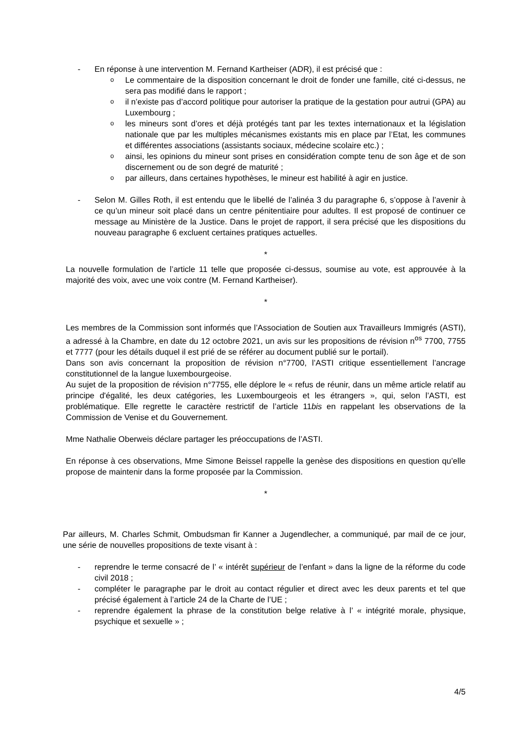- En réponse à une intervention M. Fernand Kartheiser (ADR), il est précisé que :
o Le commentaire de la disposition concernant le droit de fonder une famille, cité ci-dessus, ne sera pas modifié dans le rapport ;
oil n’existe pas d’accord politique pour autoriser la pratique de la gestation pour autrui (GPA) au Luxembourg ;
oles mineurs sont d’ores et déjà protégés tant par les textes internationaux et la législation nationale que par les multiples mécanismes existants mis en place par l’Etat, les communes et différentes associations (assistants sociaux, médecine scolaire etc.) ;
oainsi, les opinions du mineur sont prises en considération compte tenu de son âge et de son discernement ou de son degré de maturité ;
opar ailleurs, dans certaines hypothèses, le mineur est habilité à agir en justice.
- Selon M. Gilles Roth, il est entendu que le libellé de l’alinéa 3 du paragraphe 6, s’oppose à l’avenir à ce qu’un mineur soit placé dans un centre pénitentiaire pour adultes. Il est proposé de continuer ce message au Ministère de la Justice. Dans le projet de rapport, il sera précisé que les dispositions du nouveau paragraphe 6 excluent certaines pratiques actuelles.
*
La nouvelle formulation de l’article 11 telle que proposée ci-dessus, soumise au vote, est approuvée à la majorité des voix, avec une voix contre (M. Fernand Kartheiser).
*
Les membres de la Commission sont informés que l’Association de Soutien aux Travailleurs Immigrés (ASTI), a adressé à la Chambre, en date du 12 octobre 2021, un avis sur les propositions de révision n<sup>os</sup> 7700, 7755 et 7777 (pour les détails duquel il est prié de se référer au document publié sur le portail).
Dans son avis concernant la proposition de révision n°7700, l’ASTI critique essentiellement l’ancrage constitutionnel de la langue luxembourgeoise.
Au sujet de la proposition de révision n°7755, elle déplore le « refus de réunir, dans un même article relatif au principe d'égalité, les deux catégories, les Luxembourgeois et les étrangers », qui, selon l’ASTI, est problématique. Elle regrette le caractère restrictif de l’article 11bis en rappelant les observations de la Commission de Venise et du Gouvernement.
Mme Nathalie Oberweis déclare partager les préoccupations de l’ASTI.
En réponse à ces observations, Mme Simone Beissel rappelle la genèse des dispositions en question qu’elle propose de maintenir dans la forme proposée par la Commission.
*
Par ailleurs, M. Charles Schmit, Ombudsman fir Kanner a Jugendlecher, a communiqué, par mail de ce jour, une série de nouvelles propositions de texte visant à :
- reprendre le terme consacré de l’ « intérêt supérieur de l’enfant » dans la ligne de la réforme du code civil 2018 ;
- compléter le paragraphe par le droit au contact régulier et direct avec les deux parents et tel que précisé également à l’article 24 de la Charte de l’UE ;
- reprendre également la phrase de la constitution belge relative à l’ « intégrité morale, physique, psychique et sexuelle » ;
4/5